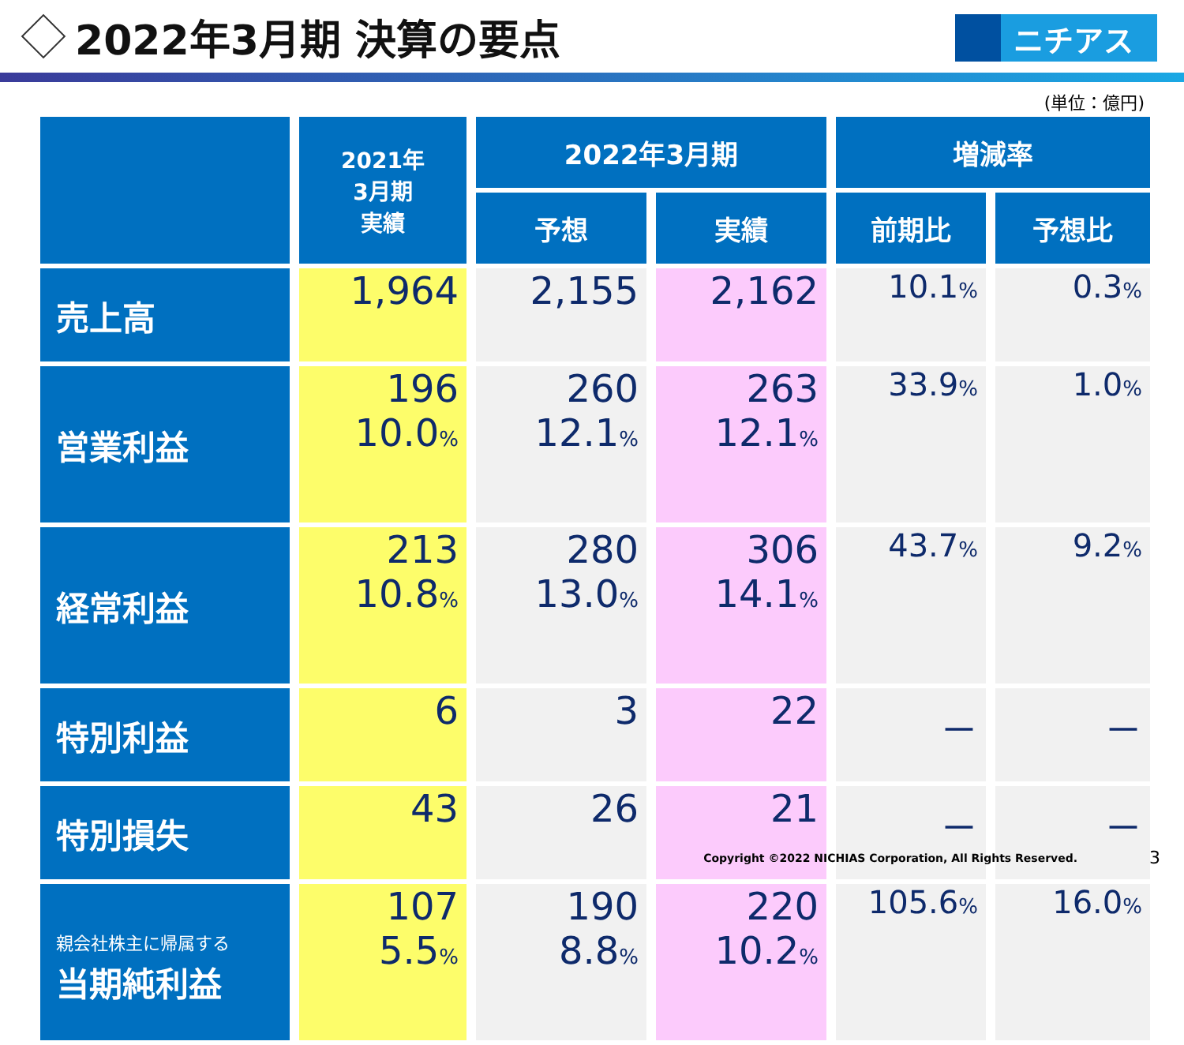2022年3月期 決算の要点
ニチアス
(単位：億円)
| | 2021年 3月期 実績 | 2022年3月期 | | 増減率 | |
| --- | --- | --- | --- | --- | --- |
| | | 予想 | 実績 | 前期比 | 予想比 |
| 売上高 | 1,964 | 2,155 | 2,162 | 10.1 % | 0.3 % |
| 営業利益 | 196 10.0 % | 260 12.1 % | 263 12.1 % | 33.9 % | 1.0 % |
| 経常利益 | 213 10.8 % | 280 13.0 % | 306 14.1 % | 43.7 % | 9.2 % |
| 特別利益 | 6 | 3 | 22 | － | － |
| 特別損失 | 43 | 26 | 21 | － | － |
| 親会社株主に帰属する 当期純利益 | 107 5.5 % | 190 8.8 % | 220 10.2 % | 105.6 % | 16.0 % |
Copyright ©2022 NICHIAS Corporation, All Rights Reserved.
3